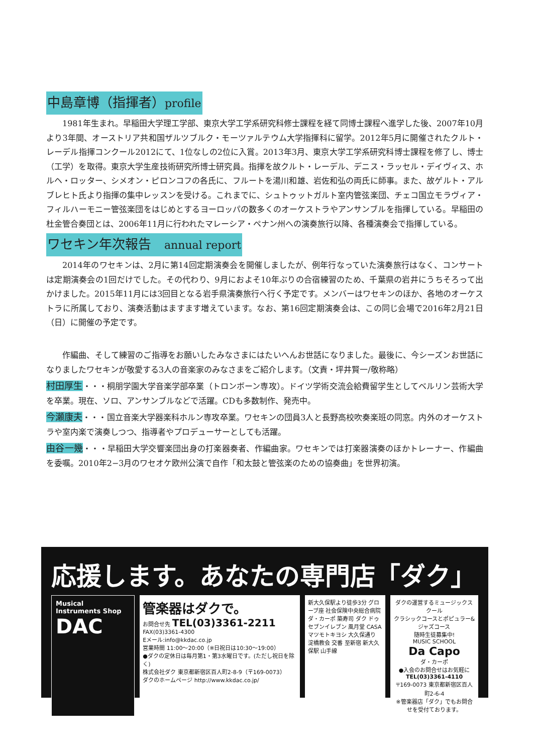中島章博（指揮者）profile
1981年生まれ。早稲田大学理工学部、東京大学工学系研究科修士課程を経て同博士課程へ進学した後、2007年10月より3年間、オーストリア共和国ザルツブルク・モーツァルテウム大学指揮科に留学。2012年5月に開催されたクルト・レーデル指揮コンクール2012にて、1位なしの2位に入賞。2013年3月、東京大学工学系研究科博士課程を修了し、博士（工学）を取得。東京大学生産技術研究所博士研究員。指揮を故クルト・レーデル、デニス・ラッセル・デイヴィス、ホルヘ・ロッター、シメオン・ピロンコフの各氏に、フルートを湯川和雄、岩佐和弘の両氏に師事。また、故ゲルト・アルブレヒト氏より指揮の集中レッスンを受ける。これまでに、シュトゥットガルト室内管弦楽団、チェコ国立モラヴィア・フィルハーモニー管弦楽団をはじめとするヨーロッパの数多くのオーケストラやアンサンブルを指揮している。早稲田の杜金管合奏団とは、2006年11月に行われたマレーシア・ペナン州への演奏旅行以降、各種演奏会で指揮している。
ワセキン年次報告　annual report
2014年のワセキンは、2月に第14回定期演奏会を開催しましたが、例年行なっていた演奏旅行はなく、コンサートは定期演奏会の1回だけでした。その代わり、9月におよそ10年ぶりの合宿練習のため、千葉県の岩井にうちそろって出かけました。2015年11月には3回目となる岩手県演奏旅行へ行く予定です。メンバーはワセキンのほか、各地のオーケストラに所属しており、演奏活動はますます増えています。なお、第16回定期演奏会は、この同じ会場で2016年2月21日（日）に開催の予定です。
作編曲、そして練習のご指導をお願いしたみなさまにはたいへんお世話になりました。最後に、今シーズンお世話になりましたワセキンが敬愛する3人の音楽家のみなさまをご紹介します。（文責・坪井賢一/敬称略）
村田厚生・・・桐朋学園大学音楽学部卒業（トロンボーン専攻）。ドイツ学術交流会給費留学生としてベルリン芸術大学を卒業。現在、ソロ、アンサンブルなどで活躍。CDも多数制作、発売中。
今瀬康夫・・・国立音楽大学器楽科ホルン専攻卒業。ワセキンの団員3人と長野高校吹奏楽班の同窓。内外のオーケストラや室内楽で演奏しつつ、指導者やプロデューサーとしても活躍。
由谷一幾・・・早稲田大学交響楽団出身の打楽器奏者、作編曲家。ワセキンでは打楽器演奏のほかトレーナー、作編曲を委嘱。2010年2−3月のワセオケ欧州公演で自作「和太鼓と管弦楽のための協奏曲」を世界初演。
応援します。あなたの専門店「ダク」
Musical Instruments Shop
DAC
管楽器はダクで。
お問合せ先 TEL(03)3361-2211
FAX(03)3361-4300
Eメール:info@kkdac.co.jp
営業時間 11:00〜20:00（※日祝日は10:30〜19:00）
●ダクの定休日は毎月第1・第3水曜日です。(ただし祝日を除く)
株式会社ダク 東京都新宿区百人町2-8-9（〒169-0073）
ダクのホームページ http://www.kkdac.co.jp/
新大久保駅より徒歩3分 グローブ座 社会保険中央総合病院 ダ・カーポ 築寿司 ダク ドゥ セブンイレブン 風月堂 CASA マツモトキヨシ 大久保通り 淀橋教会 交番 至新宿 新大久保駅 山手線
ダクの運営するミュージックスクール
クラシックコースとポピュラー&ジャズコース
随時生徒募集中!
MUSIC SCHOOL
Da Capo
ダ・カーポ
●入会のお問合せはお気軽に
TEL(03)3361-4110
〒169-0073 東京都新宿区百人町2-6-4
※管楽器店「ダク」でもお問合せを受付ております。